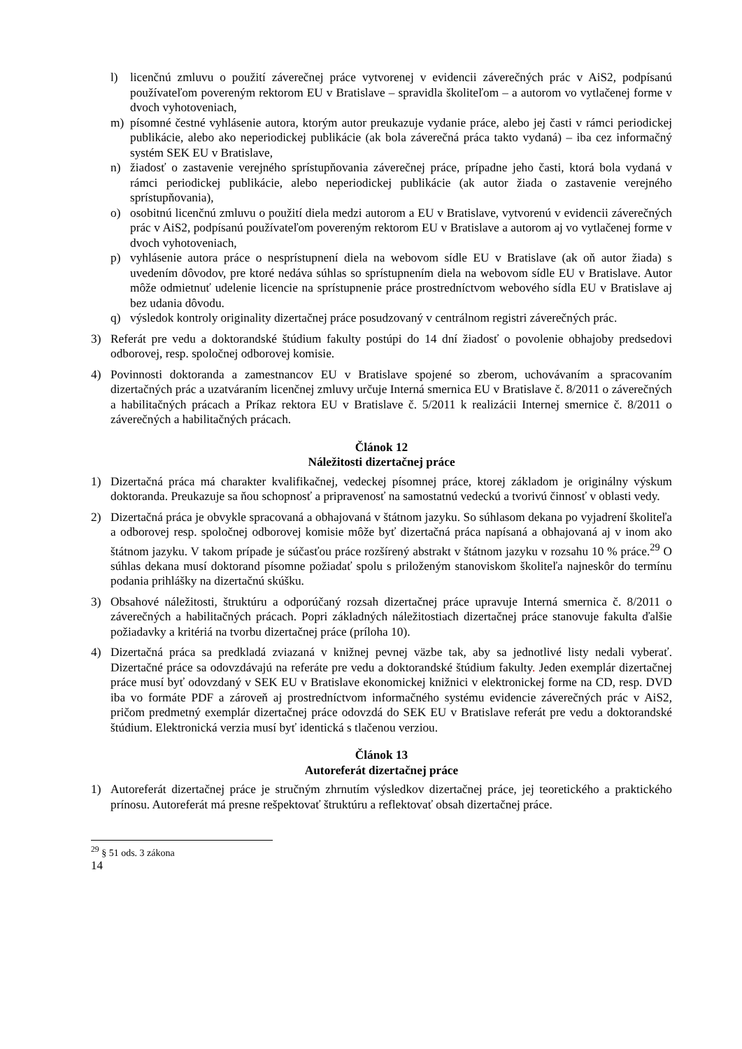l) licenčnú zmluvu o použití záverečnej práce vytvorenej v evidencii záverečných prác v AiS2, podpísanú používateľom povereným rektorom EU v Bratislave – spravidla školiteľom – a autorom vo vytlačenej forme v dvoch vyhotoveniach,
m) písomné čestné vyhlásenie autora, ktorým autor preukazuje vydanie práce, alebo jej časti v rámci periodickej publikácie, alebo ako neperiodickej publikácie (ak bola záverečná práca takto vydaná) – iba cez informačný systém SEK EU v Bratislave,
n) žiadosť o zastavenie verejného sprístupňovania záverečnej práce, prípadne jeho časti, ktorá bola vydaná v rámci periodickej publikácie, alebo neperiodickej publikácie (ak autor žiada o zastavenie verejného sprístupňovania),
o) osobitnú licenčnú zmluvu o použití diela medzi autorom a EU v Bratislave, vytvorenú v evidencii záverečných prác v AiS2, podpísanú používateľom povereným rektorom EU v Bratislave a autorom aj vo vytlačenej forme v dvoch vyhotoveniach,
p) vyhlásenie autora práce o nesprístupnení diela na webovom sídle EU v Bratislave (ak oň autor žiada) s uvedením dôvodov, pre ktoré nedáva súhlas so sprístupnením diela na webovom sídle EU v Bratislave. Autor môže odmietnuť udelenie licencie na sprístupnenie práce prostredníctvom webového sídla EU v Bratislave aj bez udania dôvodu.
q) výsledok kontroly originality dizertačnej práce posudzovaný v centrálnom registri záverečných prác.
3) Referát pre vedu a doktorandské štúdium fakulty postúpi do 14 dní žiadosť o povolenie obhajoby predsedovi odborovej, resp. spoločnej odborovej komisie.
4) Povinnosti doktoranda a zamestnancov EU v Bratislave spojené so zberom, uchovávaním a spracovaním dizertačných prác a uzatváraním licenčnej zmluvy určuje Interná smernica EU v Bratislave č. 8/2011 o záverečných a habilitačných prácach a Príkaz rektora EU v Bratislave č. 5/2011 k realizácii Internej smernice č. 8/2011 o záverečných a habilitačných prácach.
Článok 12
Náležitosti dizertačnej práce
1) Dizertačná práca má charakter kvalifikačnej, vedeckej písomnej práce, ktorej základom je originálny výskum doktoranda. Preukazuje sa ňou schopnosť a pripravenosť na samostatnú vedeckú a tvorivú činnosť v oblasti vedy.
2) Dizertačná práca je obvykle spracovaná a obhajovaná v štátnom jazyku. So súhlasom dekana po vyjadrení školiteľa a odborovej resp. spoločnej odborovej komisie môže byť dizertačná práca napísaná a obhajovaná aj v inom ako štátnom jazyku. V takom prípade je súčasťou práce rozšírený abstrakt v štátnom jazyku v rozsahu 10 % práce.<sup>29</sup> O súhlas dekana musí doktorand písomne požiadať spolu s priloženým stanoviskom školiteľa najneskôr do termínu podania prihlášky na dizertačnú skúšku.
3) Obsahové náležitosti, štruktúru a odporúčaný rozsah dizertačnej práce upravuje Interná smernica č. 8/2011 o záverečných a habilitačných prácach. Popri základných náležitostiach dizertačnej práce stanovuje fakulta ďalšie požiadavky a kritériá na tvorbu dizertačnej práce (príloha 10).
4) Dizertačná práca sa predkladá zviazaná v knižnej pevnej väzbe tak, aby sa jednotlivé listy nedali vyberať. Dizertačné práce sa odovzdávajú na referáte pre vedu a doktorandské štúdium fakulty. Jeden exemplár dizertačnej práce musí byť odovzdaný v SEK EU v Bratislave ekonomickej knižnici v elektronickej forme na CD, resp. DVD iba vo formáte PDF a zároveň aj prostredníctvom informačného systému evidencie záverečných prác v AiS2, pričom predmetný exemplár dizertačnej práce odovzdá do SEK EU v Bratislave referát pre vedu a doktorandské štúdium. Elektronická verzia musí byť identická s tlačenou verziou.
Článok 13
Autoreferát dizertačnej práce
1) Autoreferát dizertačnej práce je stručným zhrnutím výsledkov dizertačnej práce, jej teoretického a praktického prínosu. Autoreferát má presne rešpektovať štruktúru a reflektovať obsah dizertačnej práce.
<sup>29</sup> § 51 ods. 3 zákona
14